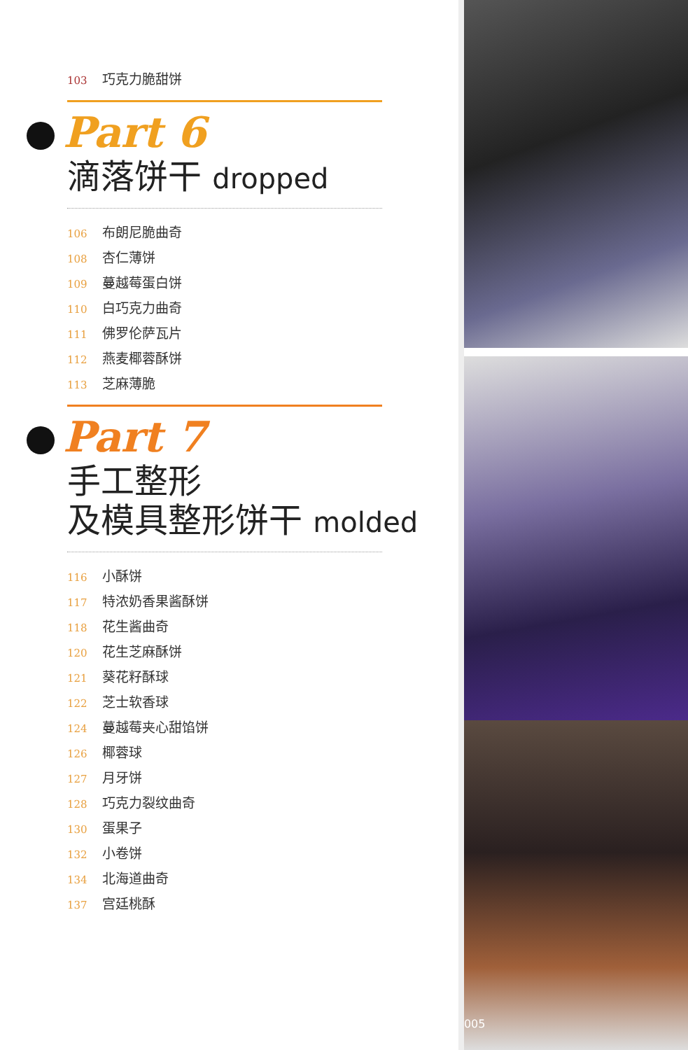103 巧克力脆甜饼
Part 6
滴落饼干 dropped
106 布朗尼脆曲奇
108 杏仁薄饼
109 蔓越莓蛋白饼
110 白巧克力曲奇
111 佛罗伦萨瓦片
112 燕麦椰蓉酥饼
113 芝麻薄脆
Part 7
手工整形
及模具整形饼干 molded
116 小酥饼
117 特浓奶香果酱酥饼
118 花生酱曲奇
120 花生芝麻酥饼
121 葵花籽酥球
122 芝士软香球
124 蔓越莓夹心甜馅饼
126 椰蓉球
127 月牙饼
128 巧克力裂纹曲奇
130 蛋果子
132 小卷饼
134 北海道曲奇
137 宫廷桃酥
005